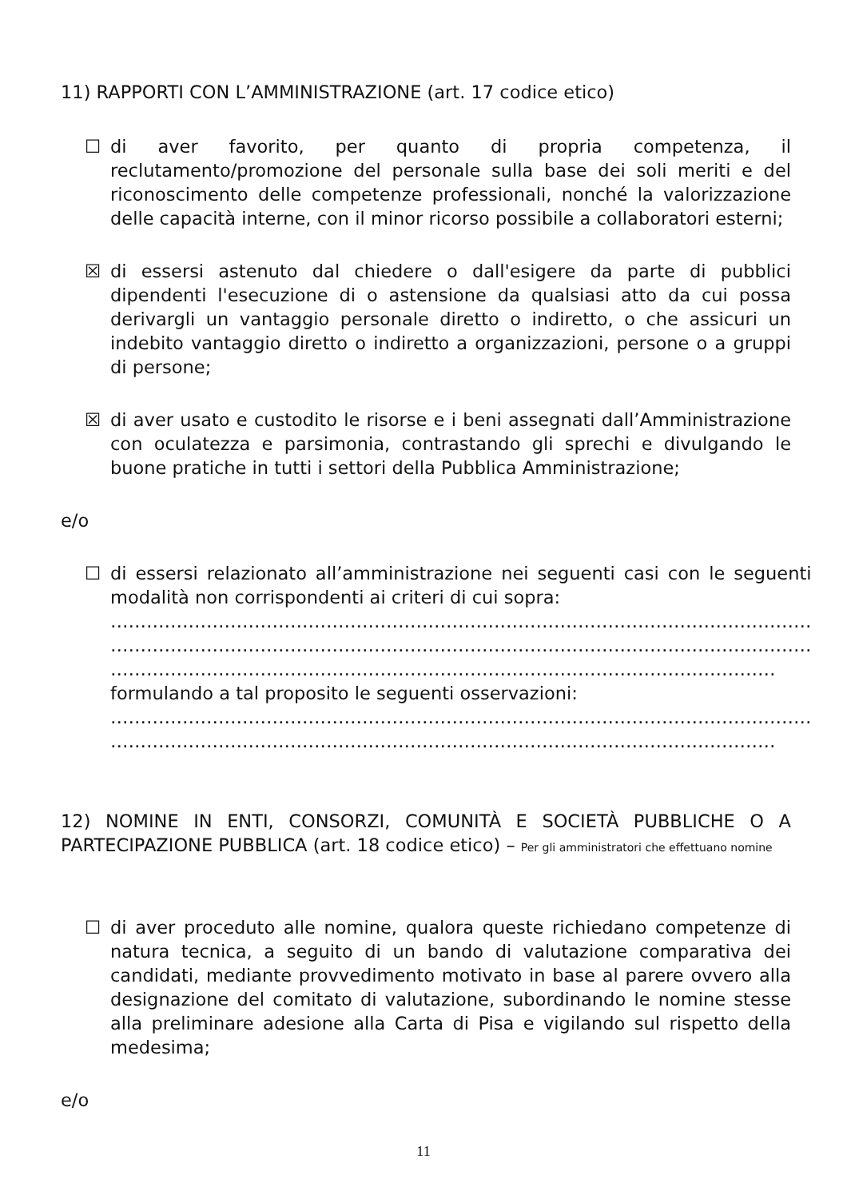11) RAPPORTI CON L’AMMINISTRAZIONE (art. 17 codice etico)
☐ di aver favorito, per quanto di propria competenza, il reclutamento/promozione del personale sulla base dei soli meriti e del riconoscimento delle competenze professionali, nonché la valorizzazione delle capacità interne, con il minor ricorso possibile a collaboratori esterni;
☒ di essersi astenuto dal chiedere o dall'esigere da parte di pubblici dipendenti l'esecuzione di o astensione da qualsiasi atto da cui possa derivargli un vantaggio personale diretto o indiretto, o che assicuri un indebito vantaggio diretto o indiretto a organizzazioni, persone o a gruppi di persone;
☒ di aver usato e custodito le risorse e i beni assegnati dall’Amministrazione con oculatezza e parsimonia, contrastando gli sprechi e divulgando le buone pratiche in tutti i settori della Pubblica Amministrazione;
e/o
☐ di essersi relazionato all’amministrazione nei seguenti casi con le seguenti modalità non corrispondenti ai criteri di cui sopra:
………………………………………………………………………………………………………
………………………………………………………………………………………………………
…………………………………………………………………………………………………
formulando a tal proposito le seguenti osservazioni:
………………………………………………………………………………………………………
…………………………………………………………………………………………………
12) NOMINE IN ENTI, CONSORZI, COMUNITÀ E SOCIETÀ PUBBLICHE O A PARTECIPAZIONE PUBBLICA (art. 18 codice etico) – Per gli amministratori che effettuano nomine
☐ di aver proceduto alle nomine, qualora queste richiedano competenze di natura tecnica, a seguito di un bando di valutazione comparativa dei candidati, mediante provvedimento motivato in base al parere ovvero alla designazione del comitato di valutazione, subordinando le nomine stesse alla preliminare adesione alla Carta di Pisa e vigilando sul rispetto della medesima;
e/o
11